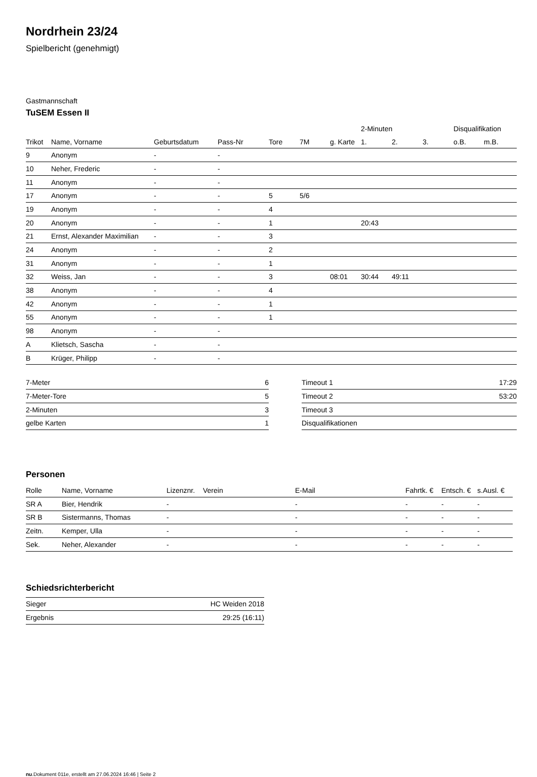Nordrhein 23/24
Spielbericht (genehmigt)
Gastmannschaft
TuSEM Essen II
| | | | | | | | 2-Minuten | | | Disqualifikation | |
| --- | --- | --- | --- | --- | --- | --- | --- | --- | --- | --- | --- |
| Trikot | Name, Vorname | Geburtsdatum | Pass-Nr | Tore | 7M | g. Karte | 1. | 2. | 3. | o.B. | m.B. |
| 9 | Anonym | - | - | | | | | | | | |
| 10 | Neher, Frederic | - | - | | | | | | | | |
| 11 | Anonym | - | - | | | | | | | | |
| 17 | Anonym | - | - | 5 | 5/6 | | | | | | |
| 19 | Anonym | - | - | 4 | | | | | | | |
| 20 | Anonym | - | - | 1 | | | 20:43 | | | | |
| 21 | Ernst, Alexander Maximilian | - | - | 3 | | | | | | | |
| 24 | Anonym | - | - | 2 | | | | | | | |
| 31 | Anonym | - | - | 1 | | | | | | | |
| 32 | Weiss, Jan | - | - | 3 | | 08:01 | 30:44 | 49:11 | | | |
| 38 | Anonym | - | - | 4 | | | | | | | |
| 42 | Anonym | - | - | 1 | | | | | | | |
| 55 | Anonym | - | - | 1 | | | | | | | |
| 98 | Anonym | - | - | | | | | | | | |
| A | Klietsch, Sascha | - | - | | | | | | | | |
| B | Krüger, Philipp | - | - | | | | | | | | |
| 7-Meter | 6 |
| 7-Meter-Tore | 5 |
| 2-Minuten | 3 |
| gelbe Karten | 1 |
| Timeout 1 | 17:29 |
| Timeout 2 | 53:20 |
| Timeout 3 | |
| Disqualifikationen | |
Personen
| Rolle | Name, Vorname | Lizenznr. | Verein | E-Mail | Fahrtk. € | Entsch. € | s.Ausl. € |
| --- | --- | --- | --- | --- | --- | --- | --- |
| SR A | Bier, Hendrik | - | | - | - | - | - |
| SR B | Sistermanns, Thomas | - | | - | - | - | - |
| Zeitn. | Kemper, Ulla | - | | - | - | - | - |
| Sek. | Neher, Alexander | - | | - | - | - | - |
Schiedsrichterbericht
| Sieger | HC Weiden 2018 |
| Ergebnis | 29:25 (16:11) |
nu.Dokument 011e, erstellt am 27.06.2024 16:46 | Seite 2